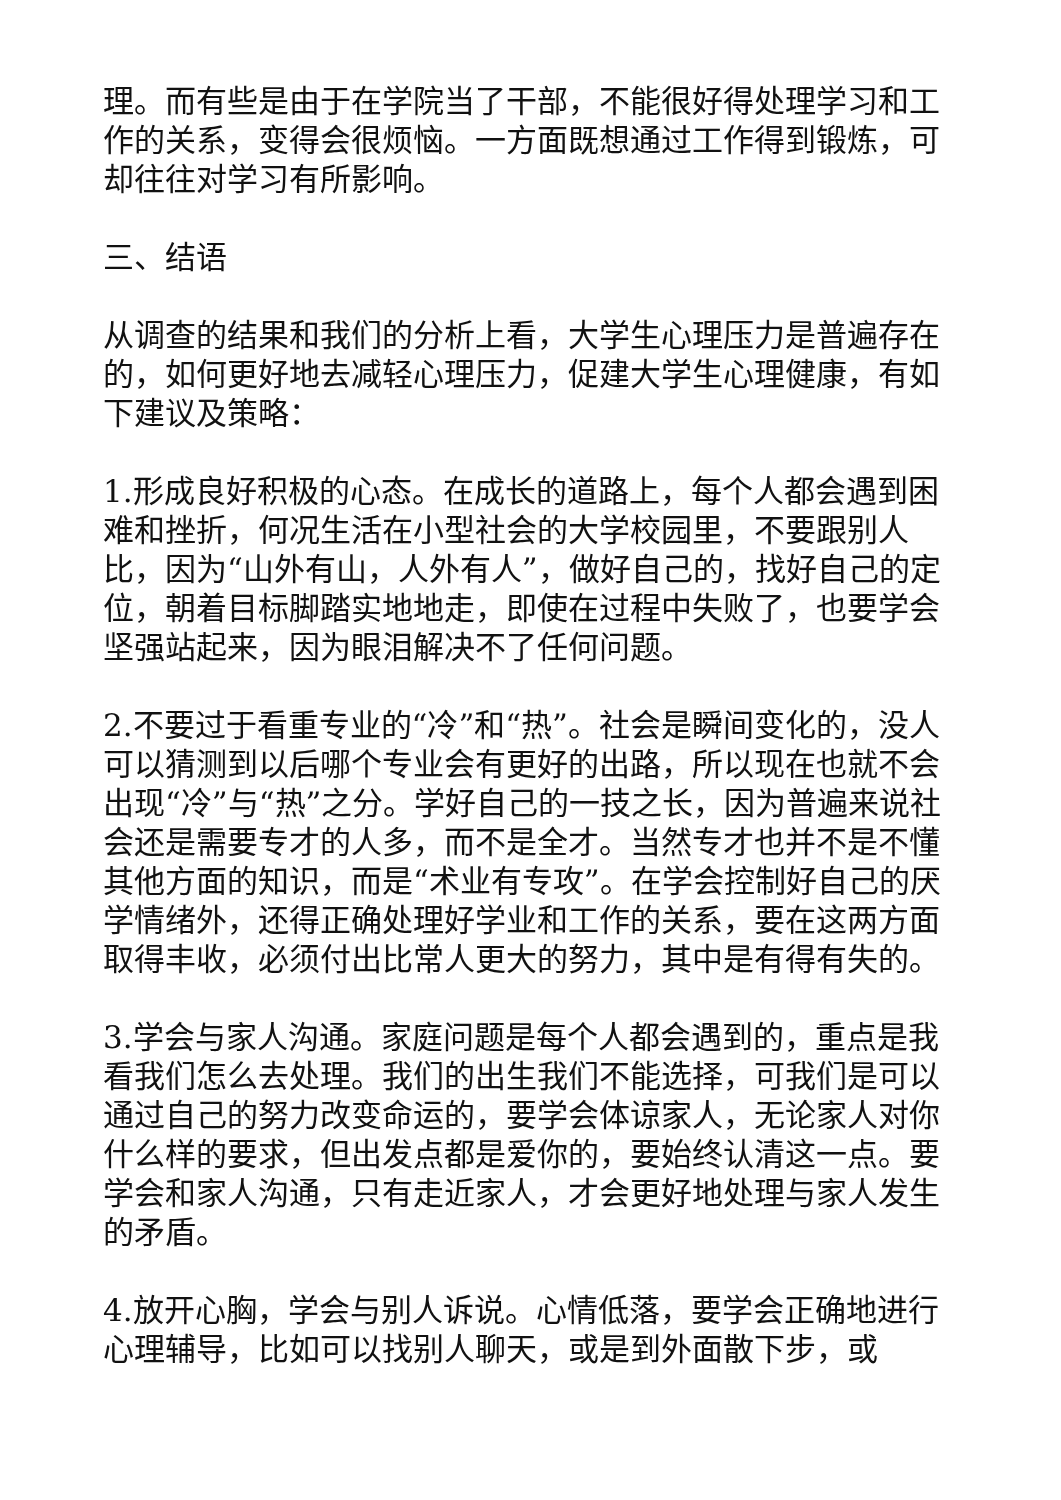理。而有些是由于在学院当了干部，不能很好得处理学习和工作的关系，变得会很烦恼。一方面既想通过工作得到锻炼，可却往往对学习有所影响。
三、结语
从调查的结果和我们的分析上看，大学生心理压力是普遍存在的，如何更好地去减轻心理压力，促建大学生心理健康，有如下建议及策略：
1.形成良好积极的心态。在成长的道路上，每个人都会遇到困难和挫折，何况生活在小型社会的大学校园里，不要跟别人比，因为“山外有山，人外有人”，做好自己的，找好自己的定位，朝着目标脚踏实地地走，即使在过程中失败了，也要学会坚强站起来，因为眼泪解决不了任何问题。
2.不要过于看重专业的“冷”和“热”。社会是瞬间变化的，没人可以猜测到以后哪个专业会有更好的出路，所以现在也就不会出现“冷”与“热”之分。学好自己的一技之长，因为普遍来说社会还是需要专才的人多，而不是全才。当然专才也并不是不懂其他方面的知识，而是“术业有专攻”。在学会控制好自己的厌学情绪外，还得正确处理好学业和工作的关系，要在这两方面取得丰收，必须付出比常人更大的努力，其中是有得有失的。
3.学会与家人沟通。家庭问题是每个人都会遇到的，重点是我看我们怎么去处理。我们的出生我们不能选择，可我们是可以通过自己的努力改变命运的，要学会体谅家人，无论家人对你什么样的要求，但出发点都是爱你的，要始终认清这一点。要学会和家人沟通，只有走近家人，才会更好地处理与家人发生的矛盾。
4.放开心胸，学会与别人诉说。心情低落，要学会正确地进行心理辅导，比如可以找别人聊天，或是到外面散下步，或